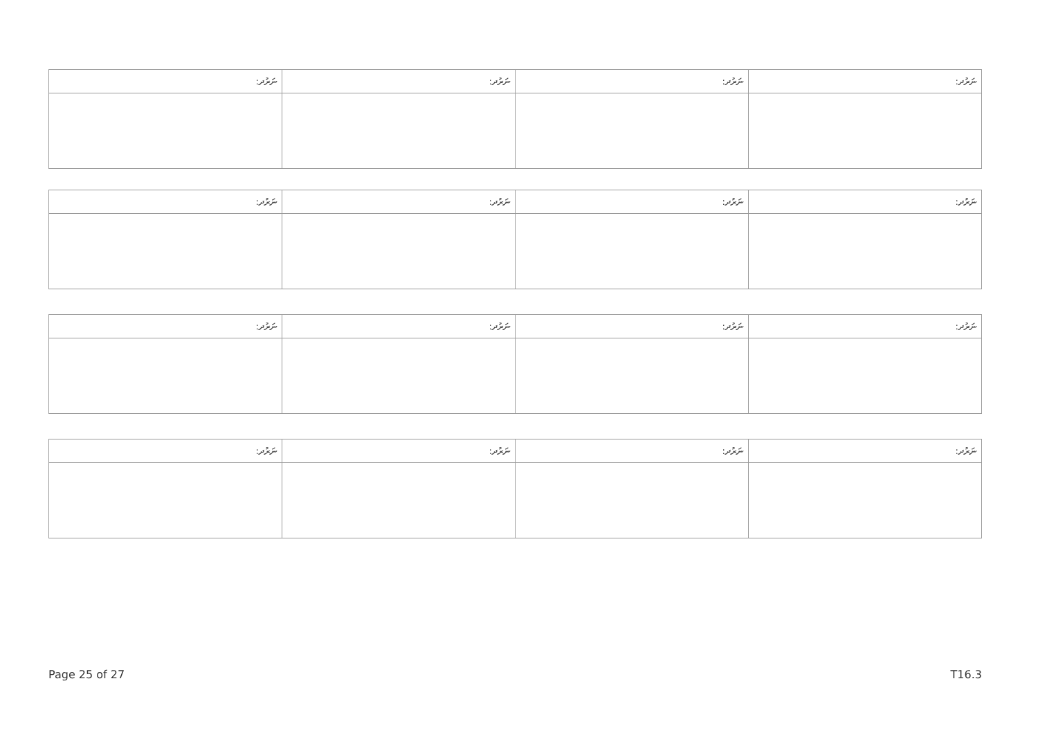| ނަރުދ: | ނަރުދ: | ނަރުދ: | ނަރުދ: |
| --- | --- | --- | --- |
| ނަރުދ: | ނަރުދ: | ނަރުދ: | ނަރުދ: |
| --- | --- | --- | --- |
| ނަރުދ: | ނަރުދ: | ނަރުދ: | ނަރުދ: |
| --- | --- | --- | --- |
| ނަރުދ: | ނަރުދ: | ނަރުދ: | ނަރުދ: |
| --- | --- | --- | --- |
Page 25 of 27 T16.3